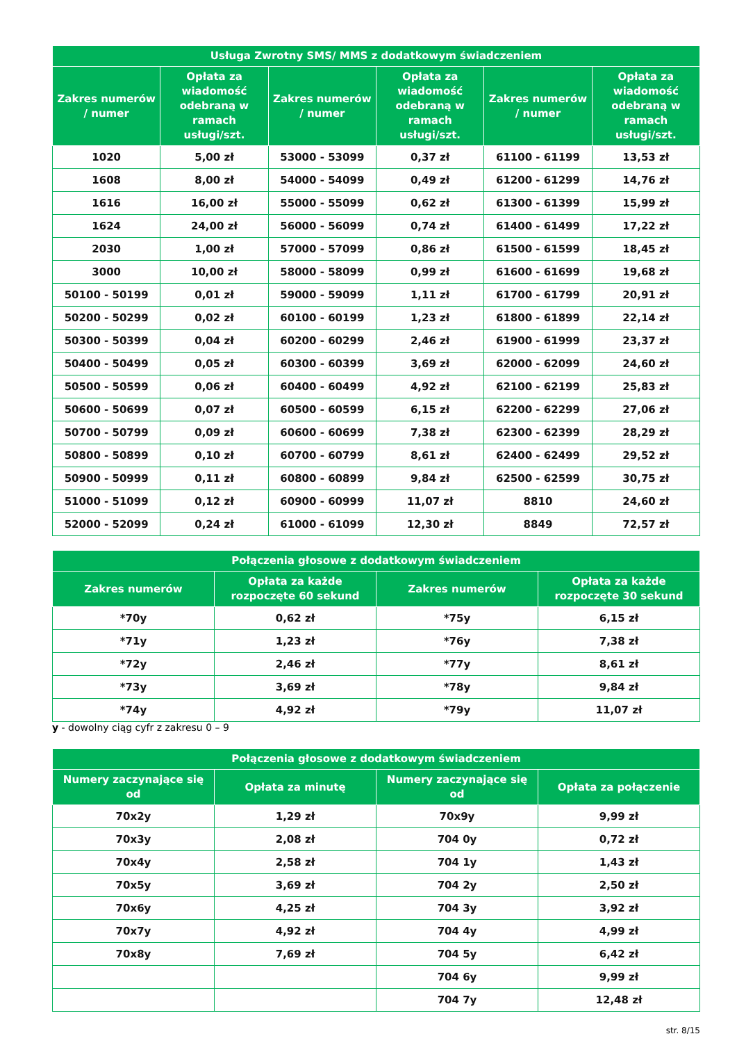| Usługa Zwrotny SMS/ MMS z dodatkowym świadczeniem | | | | | |
| --- | --- | --- | --- | --- | --- |
| Zakres numerów / numer | Opłata za wiadomość odebraną w ramach usługi/szt. | Zakres numerów / numer | Opłata za wiadomość odebraną w ramach usługi/szt. | Zakres numerów / numer | Opłata za wiadomość odebraną w ramach usługi/szt. |
| 1020 | 5,00 zł | 53000 - 53099 | 0,37 zł | 61100 - 61199 | 13,53 zł |
| 1608 | 8,00 zł | 54000 - 54099 | 0,49 zł | 61200 - 61299 | 14,76 zł |
| 1616 | 16,00 zł | 55000 - 55099 | 0,62 zł | 61300 - 61399 | 15,99 zł |
| 1624 | 24,00 zł | 56000 - 56099 | 0,74 zł | 61400 - 61499 | 17,22 zł |
| 2030 | 1,00 zł | 57000 - 57099 | 0,86 zł | 61500 - 61599 | 18,45 zł |
| 3000 | 10,00 zł | 58000 - 58099 | 0,99 zł | 61600 - 61699 | 19,68 zł |
| 50100 - 50199 | 0,01 zł | 59000 - 59099 | 1,11 zł | 61700 - 61799 | 20,91 zł |
| 50200 - 50299 | 0,02 zł | 60100 - 60199 | 1,23 zł | 61800 - 61899 | 22,14 zł |
| 50300 - 50399 | 0,04 zł | 60200 - 60299 | 2,46 zł | 61900 - 61999 | 23,37 zł |
| 50400 - 50499 | 0,05 zł | 60300 - 60399 | 3,69 zł | 62000 - 62099 | 24,60 zł |
| 50500 - 50599 | 0,06 zł | 60400 - 60499 | 4,92 zł | 62100 - 62199 | 25,83 zł |
| 50600 - 50699 | 0,07 zł | 60500 - 60599 | 6,15 zł | 62200 - 62299 | 27,06 zł |
| 50700 - 50799 | 0,09 zł | 60600 - 60699 | 7,38 zł | 62300 - 62399 | 28,29 zł |
| 50800 - 50899 | 0,10 zł | 60700 - 60799 | 8,61 zł | 62400 - 62499 | 29,52 zł |
| 50900 - 50999 | 0,11 zł | 60800 - 60899 | 9,84 zł | 62500 - 62599 | 30,75 zł |
| 51000 - 51099 | 0,12 zł | 60900 - 60999 | 11,07 zł | 8810 | 24,60 zł |
| 52000 - 52099 | 0,24 zł | 61000 - 61099 | 12,30 zł | 8849 | 72,57 zł |
| Połączenia głosowe z dodatkowym świadczeniem | | | |
| --- | --- | --- | --- |
| Zakres numerów | Opłata za każde rozpoczęte 60 sekund | Zakres numerów | Opłata za każde rozpoczęte 30 sekund |
| *70y | 0,62 zł | *75y | 6,15 zł |
| *71y | 1,23 zł | *76y | 7,38 zł |
| *72y | 2,46 zł | *77y | 8,61 zł |
| *73y | 3,69 zł | *78y | 9,84 zł |
| *74y | 4,92 zł | *79y | 11,07 zł |
y - dowolny ciąg cyfr z zakresu 0 – 9
| Połączenia głosowe z dodatkowym świadczeniem | | | |
| --- | --- | --- | --- |
| Numery zaczynające się od | Opłata za minutę | Numery zaczynające się od | Opłata za połączenie |
| 70x2y | 1,29 zł | 70x9y | 9,99 zł |
| 70x3y | 2,08 zł | 704 0y | 0,72 zł |
| 70x4y | 2,58 zł | 704 1y | 1,43 zł |
| 70x5y | 3,69 zł | 704 2y | 2,50 zł |
| 70x6y | 4,25 zł | 704 3y | 3,92 zł |
| 70x7y | 4,92 zł | 704 4y | 4,99 zł |
| 70x8y | 7,69 zł | 704 5y | 6,42 zł |
| | | 704 6y | 9,99 zł |
| | | 704 7y | 12,48 zł |
str. 8/15